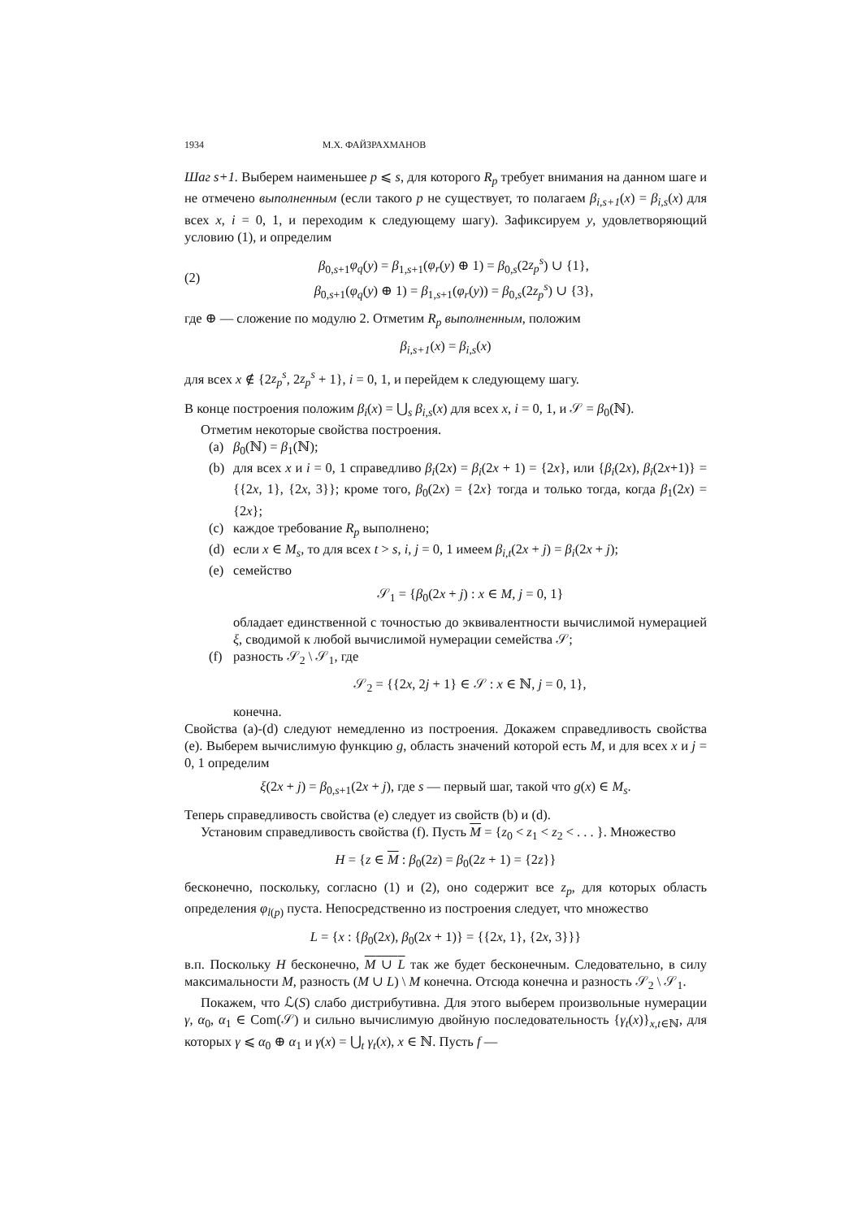1934 М.Х. ФАЙЗРАХМАНОВ
Шаг s+1. Выберем наименьшее p ⩽ s, для которого R<sub>p</sub> требует внимания на данном шаге и не отмечено выполненным (если такого p не существует, то полагаем β<sub>i,s+1</sub>(x) = β<sub>i,s</sub>(x) для всех x, i = 0, 1, и переходим к следующему шагу). Зафиксируем y, удовлетворяющий условию (1), и определим
(2)
β<sub>0,s+1</sub>φ<sub>q</sub>(y) = β<sub>1,s+1</sub>(φ<sub>r</sub>(y) ⊕ 1) = β<sub>0,s</sub>(2z<sub>p</sub><sup>s</sup>) ∪ {1},
β<sub>0,s+1</sub>(φ<sub>q</sub>(y) ⊕ 1) = β<sub>1,s+1</sub>(φ<sub>r</sub>(y)) = β<sub>0,s</sub>(2z<sub>p</sub><sup>s</sup>) ∪ {3},
где ⊕ — сложение по модулю 2. Отметим R<sub>p</sub> выполненным, положим
β<sub>i,s+1</sub>(x) = β<sub>i,s</sub>(x)
для всех x ∉ {2z<sub>p</sub><sup>s</sup>, 2z<sub>p</sub><sup>s</sup> + 1}, i = 0, 1, и перейдем к следующему шагу.
В конце построения положим β<sub>i</sub>(x) = ⋃<sub>s</sub> β<sub>i,s</sub>(x) для всех x, i = 0, 1, и 𝒮 = β<sub>0</sub>(ℕ).
Отметим некоторые свойства построения.
(a) β<sub>0</sub>(ℕ) = β<sub>1</sub>(ℕ);
(b) для всех x и i = 0, 1 справедливо β<sub>i</sub>(2x) = β<sub>i</sub>(2x + 1) = {2x}, или {β<sub>i</sub>(2x), β<sub>i</sub>(2x+1)} = {{2x, 1}, {2x, 3}}; кроме того, β<sub>0</sub>(2x) = {2x} тогда и только тогда, когда β<sub>1</sub>(2x) = {2x};
(c) каждое требование R<sub>p</sub> выполнено;
(d) если x ∈ M<sub>s</sub>, то для всех t > s, i, j = 0, 1 имеем β<sub>i,t</sub>(2x + j) = β<sub>i</sub>(2x + j);
(e) семейство
𝒮<sub>1</sub> = {β<sub>0</sub>(2x + j) : x ∈ M, j = 0, 1}
обладает единственной с точностью до эквивалентности вычислимой нумерацией ξ, сводимой к любой вычислимой нумерации семейства 𝒮;
(f) разность 𝒮<sub>2</sub> \ 𝒮<sub>1</sub>, где
𝒮<sub>2</sub> = {{2x, 2j + 1} ∈ 𝒮 : x ∈ ℕ, j = 0, 1},
конечна.
Свойства (a)-(d) следуют немедленно из построения. Докажем справедливость свойства (e). Выберем вычислимую функцию g, область значений которой есть M, и для всех x и j = 0, 1 определим
ξ(2x + j) = β<sub>0,s+1</sub>(2x + j), где s — первый шаг, такой что g(x) ∈ M<sub>s</sub>.
Теперь справедливость свойства (e) следует из свойств (b) и (d).
Установим справедливость свойства (f). Пусть M = {z<sub>0</sub> < z<sub>1</sub> < z<sub>2</sub> < . . . }. Множество
H = {z ∈ M : β<sub>0</sub>(2z) = β<sub>0</sub>(2z + 1) = {2z}}
бесконечно, поскольку, согласно (1) и (2), оно содержит все z<sub>p</sub>, для которых область определения φ<sub>l(p)</sub> пуста. Непосредственно из построения следует, что множество
L = {x : {β<sub>0</sub>(2x), β<sub>0</sub>(2x + 1)} = {{2x, 1}, {2x, 3}}}
в.п. Поскольку H бесконечно, M ∪ L так же будет бесконечным. Следовательно, в силу максимальности M, разность (M ∪ L) \ M конечна. Отсюда конечна и разность 𝒮<sub>2</sub> \ 𝒮<sub>1</sub>.
Покажем, что ℒ(S) слабо дистрибутивна. Для этого выберем произвольные нумерации γ, α<sub>0</sub>, α<sub>1</sub> ∈ Com(𝒮) и сильно вычислимую двойную последовательность {γ<sub>t</sub>(x)}<sub>x,t∈ℕ</sub>, для которых γ ⩽ α<sub>0</sub> ⊕ α<sub>1</sub> и γ(x) = ⋃<sub>t</sub> γ<sub>t</sub>(x), x ∈ ℕ. Пусть f —